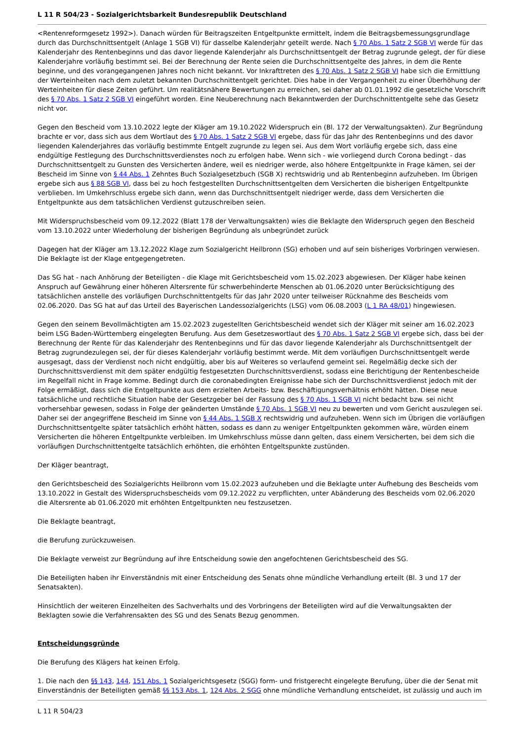L 11 R 504/23 - Sozialgerichtsbarkeit Bundesrepublik Deutschland
<Rentenreformgesetz 1992>). Danach würden für Beitragszeiten Entgeltpunkte ermittelt, indem die Beitragsbemessungsgrundlage durch das Durchschnittsentgelt (Anlage 1 SGB VI) für dasselbe Kalenderjahr geteilt werde. Nach § 70 Abs. 1 Satz 2 SGB VI werde für das Kalenderjahr des Rentenbeginns und das davor liegende Kalenderjahr als Durchschnittsentgelt der Betrag zugrunde gelegt, der für diese Kalenderjahre vorläufig bestimmt sei. Bei der Berechnung der Rente seien die Durchschnittsentgelte des Jahres, in dem die Rente beginne, und des vorangegangenen Jahres noch nicht bekannt. Vor Inkrafttreten des § 70 Abs. 1 Satz 2 SGB VI habe sich die Ermittlung der Werteinheiten nach dem zuletzt bekannten Durchschnittentgelt gerichtet. Dies habe in der Vergangenheit zu einer Überhöhung der Werteinheiten für diese Zeiten geführt. Um realitätsnähere Bewertungen zu erreichen, sei daher ab 01.01.1992 die gesetzliche Vorschrift des § 70 Abs. 1 Satz 2 SGB VI eingeführt worden. Eine Neuberechnung nach Bekanntwerden der Durchschnittentgelte sehe das Gesetz nicht vor.
Gegen den Bescheid vom 13.10.2022 legte der Kläger am 19.10.2022 Widerspruch ein (Bl. 172 der Verwaltungsakten). Zur Begründung brachte er vor, dass sich aus dem Wortlaut des § 70 Abs. 1 Satz 2 SGB VI ergebe, dass für das Jahr des Rentenbeginns und des davor liegenden Kalenderjahres das vorläufig bestimmte Entgelt zugrunde zu legen sei. Aus dem Wort vorläufig ergebe sich, dass eine endgültige Festlegung des Durchschnittsverdienstes noch zu erfolgen habe. Wenn sich - wie vorliegend durch Corona bedingt - das Durchschnittsentgelt zu Gunsten des Versicherten ändere, weil es niedriger werde, also höhere Entgeltpunkte in Frage kämen, sei der Bescheid im Sinne von § 44 Abs. 1 Zehntes Buch Sozialgesetzbuch (SGB X) rechtswidrig und ab Rentenbeginn aufzuheben. Im Übrigen ergebe sich aus § 88 SGB VI, dass bei zu hoch festgestellten Durchschnittsentgelten dem Versicherten die bisherigen Entgeltpunkte verblieben. Im Umkehrschluss ergebe sich dann, wenn das Durchschnittsentgelt niedriger werde, dass dem Versicherten die Entgeltpunkte aus dem tatsächlichen Verdienst gutzuschreiben seien.
Mit Widerspruchsbescheid vom 09.12.2022 (Blatt 178 der Verwaltungsakten) wies die Beklagte den Widerspruch gegen den Bescheid vom 13.10.2022 unter Wiederholung der bisherigen Begründung als unbegründet zurück
Dagegen hat der Kläger am 13.12.2022 Klage zum Sozialgericht Heilbronn (SG) erhoben und auf sein bisheriges Vorbringen verwiesen. Die Beklagte ist der Klage entgegengetreten.
Das SG hat - nach Anhörung der Beteiligten - die Klage mit Gerichtsbescheid vom 15.02.2023 abgewiesen. Der Kläger habe keinen Anspruch auf Gewährung einer höheren Altersrente für schwerbehinderte Menschen ab 01.06.2020 unter Berücksichtigung des tatsächlichen anstelle des vorläufigen Durchschnittentgelts für das Jahr 2020 unter teilweiser Rücknahme des Bescheids vom 02.06.2020. Das SG hat auf das Urteil des Bayerischen Landessozialgerichts (LSG) vom 06.08.2003 (L 1 RA 48/01) hingewiesen.
Gegen den seinem Bevollmächtigten am 15.02.2023 zugestellten Gerichtsbescheid wendet sich der Kläger mit seiner am 16.02.2023 beim LSG Baden-Württemberg eingelegten Berufung. Aus dem Gesetzeswortlaut des § 70 Abs. 1 Satz 2 SGB VI ergebe sich, dass bei der Berechnung der Rente für das Kalenderjahr des Rentenbeginns und für das davor liegende Kalenderjahr als Durchschnittsentgelt der Betrag zugrundezulegen sei, der für dieses Kalenderjahr vorläufig bestimmt werde. Mit dem vorläufigen Durchschnittsentgelt werde ausgesagt, dass der Verdienst noch nicht endgültig, aber bis auf Weiteres so verlaufend gemeint sei. Regelmäßig decke sich der Durchschnittsverdienst mit dem später endgültig festgesetzten Durchschnittsverdienst, sodass eine Berichtigung der Rentenbescheide im Regelfall nicht in Frage komme. Bedingt durch die coronabedingten Ereignisse habe sich der Durchschnittsverdienst jedoch mit der Folge ermäßigt, dass sich die Entgeltpunkte aus dem erzielten Arbeits- bzw. Beschäftigungsverhältnis erhöht hätten. Diese neue tatsächliche und rechtliche Situation habe der Gesetzgeber bei der Fassung des § 70 Abs. 1 SGB VI nicht bedacht bzw. sei nicht vorhersehbar gewesen, sodass in Folge der geänderten Umstände § 70 Abs. 1 SGB VI neu zu bewerten und vom Gericht auszulegen sei. Daher sei der angegriffene Bescheid im Sinne von § 44 Abs. 1 SGB X rechtswidrig und aufzuheben. Wenn sich im Übrigen die vorläufigen Durchschnittsentgelte später tatsächlich erhöht hätten, sodass es dann zu weniger Entgeltpunkten gekommen wäre, würden einem Versicherten die höheren Entgeltpunkte verbleiben. Im Umkehrschluss müsse dann gelten, dass einem Versicherten, bei dem sich die vorläufigen Durchschnittentgelte tatsächlich erhöhten, die erhöhten Entgeltspunkte zustünden.
Der Kläger beantragt,
den Gerichtsbescheid des Sozialgerichts Heilbronn vom 15.02.2023 aufzuheben und die Beklagte unter Aufhebung des Bescheids vom 13.10.2022 in Gestalt des Widerspruchsbescheids vom 09.12.2022 zu verpflichten, unter Abänderung des Bescheids vom 02.06.2020 die Altersrente ab 01.06.2020 mit erhöhten Entgeltpunkten neu festzusetzen.
Die Beklagte beantragt,
die Berufung zurückzuweisen.
Die Beklagte verweist zur Begründung auf ihre Entscheidung sowie den angefochtenen Gerichtsbescheid des SG.
Die Beteiligten haben ihr Einverständnis mit einer Entscheidung des Senats ohne mündliche Verhandlung erteilt (Bl. 3 und 17 der Senatsakten).
Hinsichtlich der weiteren Einzelheiten des Sachverhalts und des Vorbringens der Beteiligten wird auf die Verwaltungsakten der Beklagten sowie die Verfahrensakten des SG und des Senats Bezug genommen.
Entscheidungsgründe
Die Berufung des Klägers hat keinen Erfolg.
1. Die nach den §§ 143, 144, 151 Abs. 1 Sozialgerichtsgesetz (SGG) form- und fristgerecht eingelegte Berufung, über die der Senat mit Einverständnis der Beteiligten gemäß §§ 153 Abs. 1, 124 Abs. 2 SGG ohne mündliche Verhandlung entscheidet, ist zulässig und auch im
L 11 R 504/23